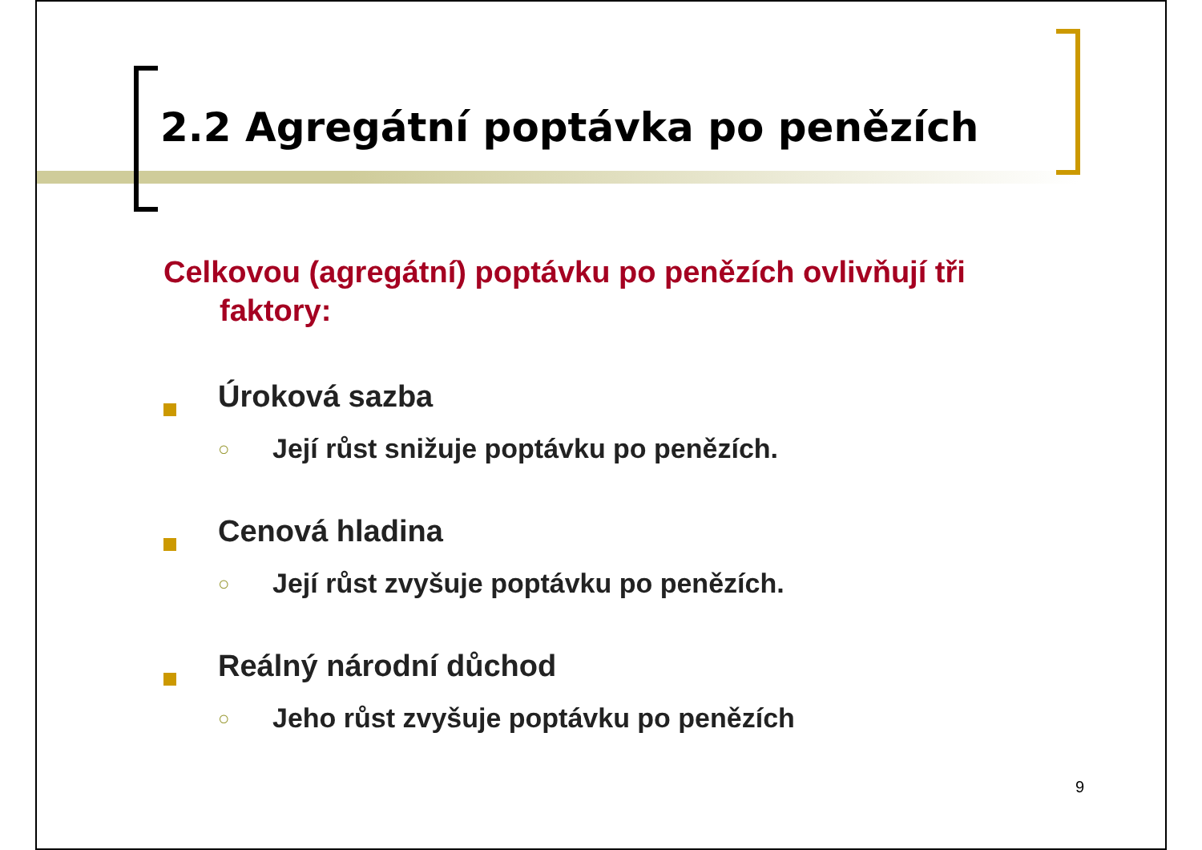2.2 Agregátní poptávka po penězích
Celkovou (agregátní) poptávku po penězích ovlivňují tři faktory:
Úroková sazba
○
Její růst snižuje poptávku po penězích.
Cenová hladina
○
Její růst zvyšuje poptávku po penězích.
Reálný národní důchod
○
Jeho růst zvyšuje poptávku po penězích
9